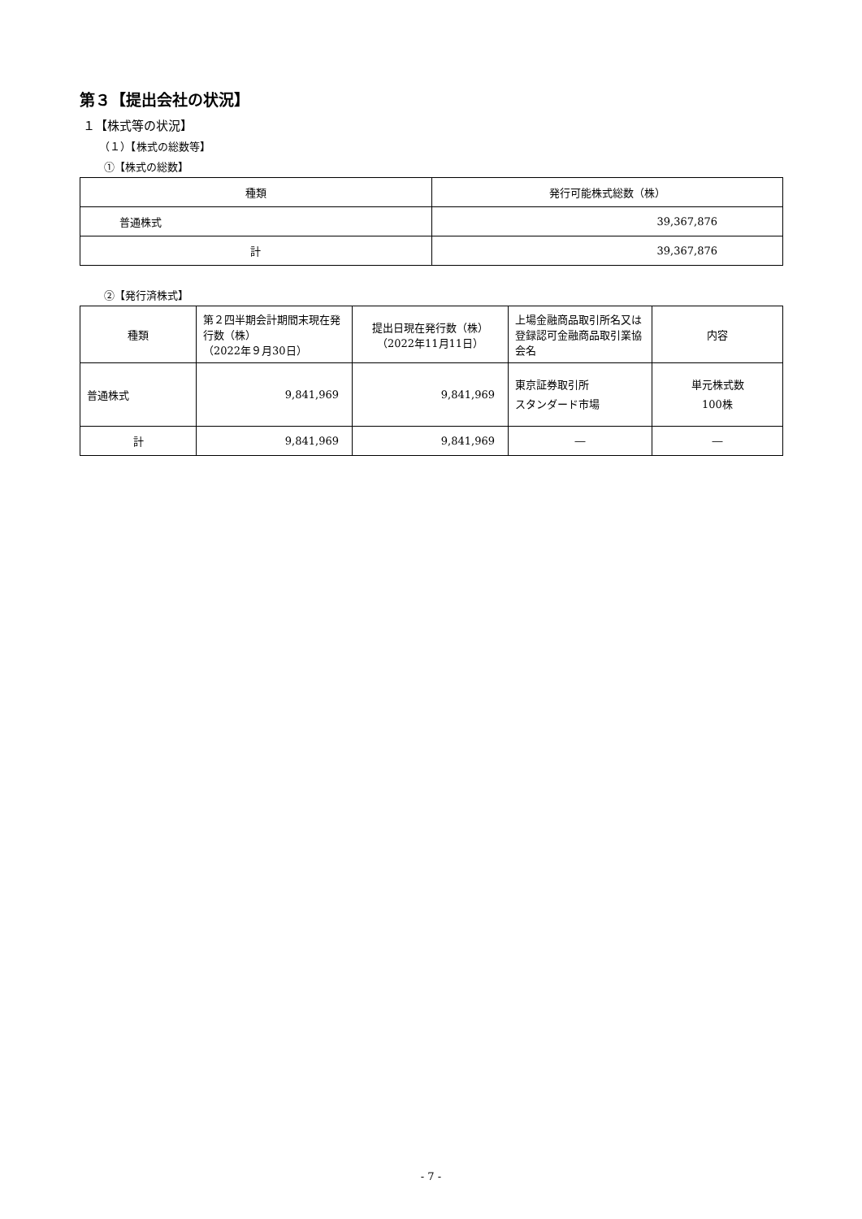第３【提出会社の状況】
１【株式等の状況】
（１）【株式の総数等】
①【株式の総数】
| 種類 | 発行可能株式総数（株） |
| --- | --- |
| 普通株式 | 39,367,876 |
| 計 | 39,367,876 |
②【発行済株式】
| 種類 | 第２四半期会計期間末現在発行数（株） （2022年９月30日） | 提出日現在発行数（株） （2022年11月11日） | 上場金融商品取引所名又は登録認可金融商品取引業協会名 | 内容 |
| --- | --- | --- | --- | --- |
| 普通株式 | 9,841,969 | 9,841,969 | 東京証券取引所 スタンダード市場 | 単元株式数 100株 |
| 計 | 9,841,969 | 9,841,969 | ― | ― |
- 7 -